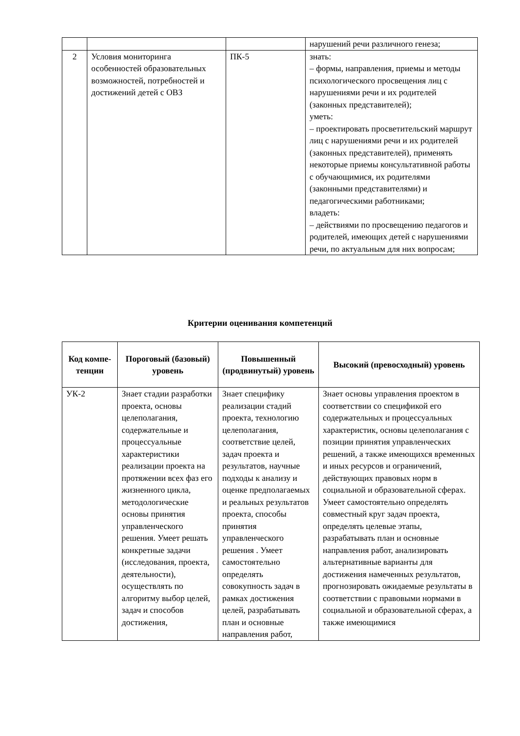| | | | нарушений речи различного генеза; |
| 2 | Условия мониторинга особенностей образовательных возможностей, потребностей и достижений детей с ОВЗ | ПК-5 | знать: – формы, направления, приемы и методы психологического просвещения лиц с нарушениями речи и их родителей (законных представителей); уметь: – проектировать просветительский маршрут лиц с нарушениями речи и их родителей (законных представителей), применять некоторые приемы консультативной работы с обучающимися, их родителями (законными представителями) и педагогическими работниками; владеть: – действиями по просвещению педагогов и родителей, имеющих детей с нарушениями речи, по актуальным для них вопросам; |
Критерии оценивания компетенций
| Код компе- тенции | Пороговый (базовый) уровень | Повышенный (продвинутый) уровень | Высокий (превосходный) уровень |
| --- | --- | --- | --- |
| УК-2 | Знает стадии разработки проекта, основы целеполагания, содержательные и процессуальные характеристики реализации проекта на протяжении всех фаз его жизненного цикла, методологические основы принятия управленческого решения. Умеет решать конкретные задачи (исследования, проекта, деятельности), осуществлять по алгоритму выбор целей, задач и способов достижения, | Знает специфику реализации стадий проекта, технологию целеполагания, соответствие целей, задач проекта и результатов, научные подходы к анализу и оценке предполагаемых и реальных результатов проекта, способы принятия управленческого решения . Умеет самостоятельно определять совокупность задач в рамках достижения целей, разрабатывать план и основные направления работ, | Знает основы управления проектом в соответствии со спецификой его содержательных и процессуальных характеристик, основы целеполагания с позиции принятия управленческих решений, а также имеющихся временных и иных ресурсов и ограничений, действующих правовых норм в социальной и образовательной сферах. Умеет самостоятельно определять совместный круг задач проекта, определять целевые этапы, разрабатывать план и основные направления работ, анализировать альтернативные варианты для достижения намеченных результатов, прогнозировать ожидаемые результаты в соответствии с правовыми нормами в социальной и образовательной сферах, а также имеющимися |